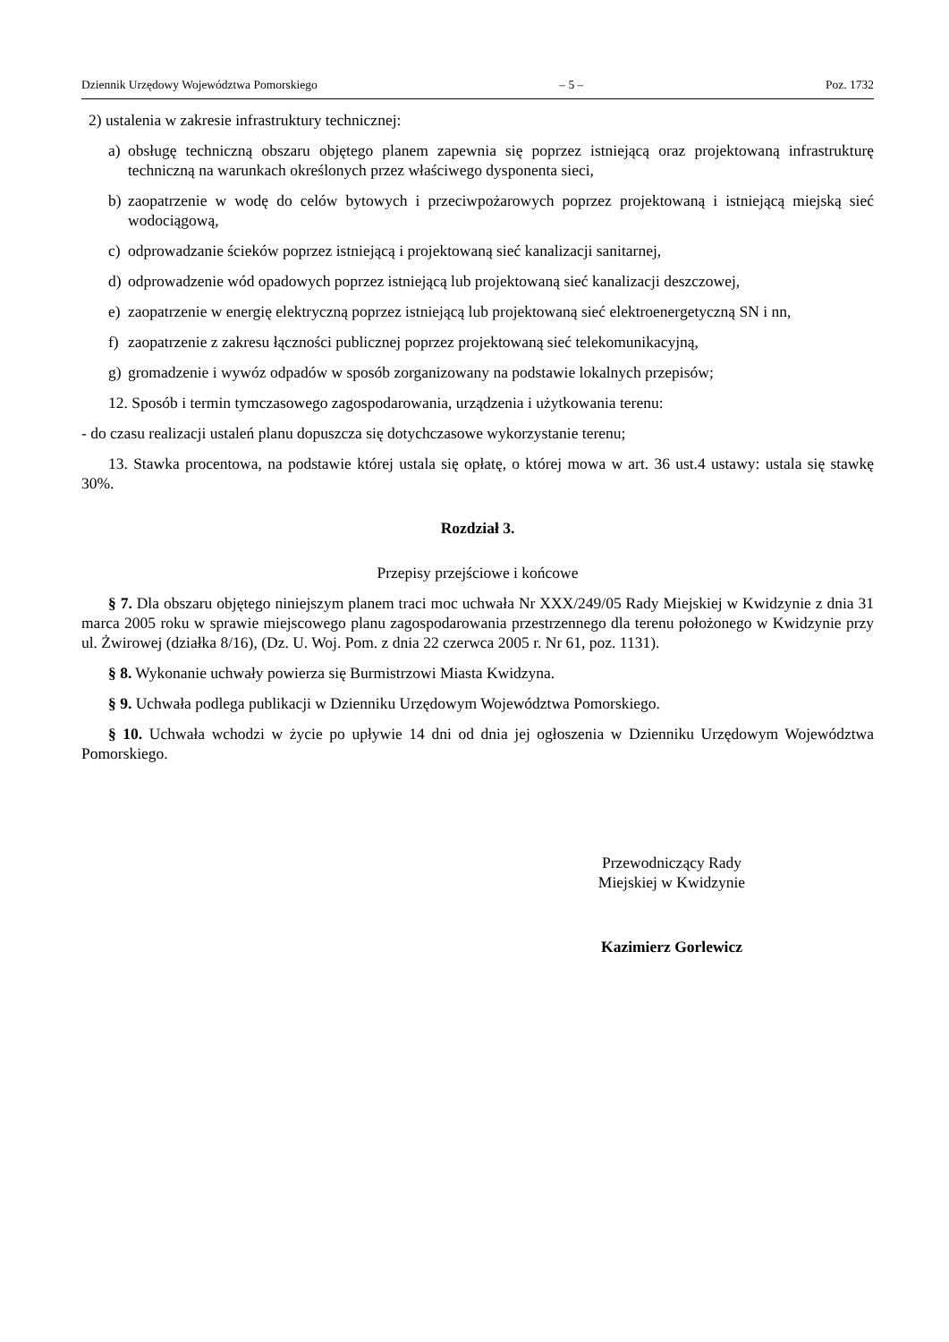Dziennik Urzędowy Województwa Pomorskiego – 5 – Poz. 1732
2) ustalenia w zakresie infrastruktury technicznej:
a) obsługę techniczną obszaru objętego planem zapewnia się poprzez istniejącą oraz projektowaną infrastrukturę techniczną na warunkach określonych przez właściwego dysponenta sieci,
b) zaopatrzenie w wodę do celów bytowych i przeciwpożarowych poprzez projektowaną i istniejącą miejską sieć wodociągową,
c) odprowadzanie ścieków poprzez istniejącą i projektowaną sieć kanalizacji sanitarnej,
d) odprowadzenie wód opadowych poprzez istniejącą lub projektowaną sieć kanalizacji deszczowej,
e) zaopatrzenie w energię elektryczną poprzez istniejącą lub projektowaną sieć elektroenergetyczną SN i nn,
f) zaopatrzenie z zakresu łączności publicznej poprzez projektowaną sieć telekomunikacyjną,
g) gromadzenie i wywóz odpadów w sposób zorganizowany na podstawie lokalnych przepisów;
12. Sposób i termin tymczasowego zagospodarowania, urządzenia i użytkowania terenu:
- do czasu realizacji ustaleń planu dopuszcza się dotychczasowe wykorzystanie terenu;
13. Stawka procentowa, na podstawie której ustala się opłatę, o której mowa w art. 36 ust.4 ustawy: ustala się stawkę 30%.
Rozdział 3.
Przepisy przejściowe i końcowe
§ 7. Dla obszaru objętego niniejszym planem traci moc uchwała Nr XXX/249/05 Rady Miejskiej w Kwidzynie z dnia 31 marca 2005 roku w sprawie miejscowego planu zagospodarowania przestrzennego dla terenu położonego w Kwidzynie przy ul. Żwirowej (działka 8/16), (Dz. U. Woj. Pom. z dnia 22 czerwca 2005 r. Nr 61, poz. 1131).
§ 8. Wykonanie uchwały powierza się Burmistrzowi Miasta Kwidzyna.
§ 9. Uchwała podlega publikacji w Dzienniku Urzędowym Województwa Pomorskiego.
§ 10. Uchwała wchodzi w życie po upływie 14 dni od dnia jej ogłoszenia w Dzienniku Urzędowym Województwa Pomorskiego.
Przewodniczący Rady
Miejskiej w Kwidzynie
Kazimierz Gorlewicz